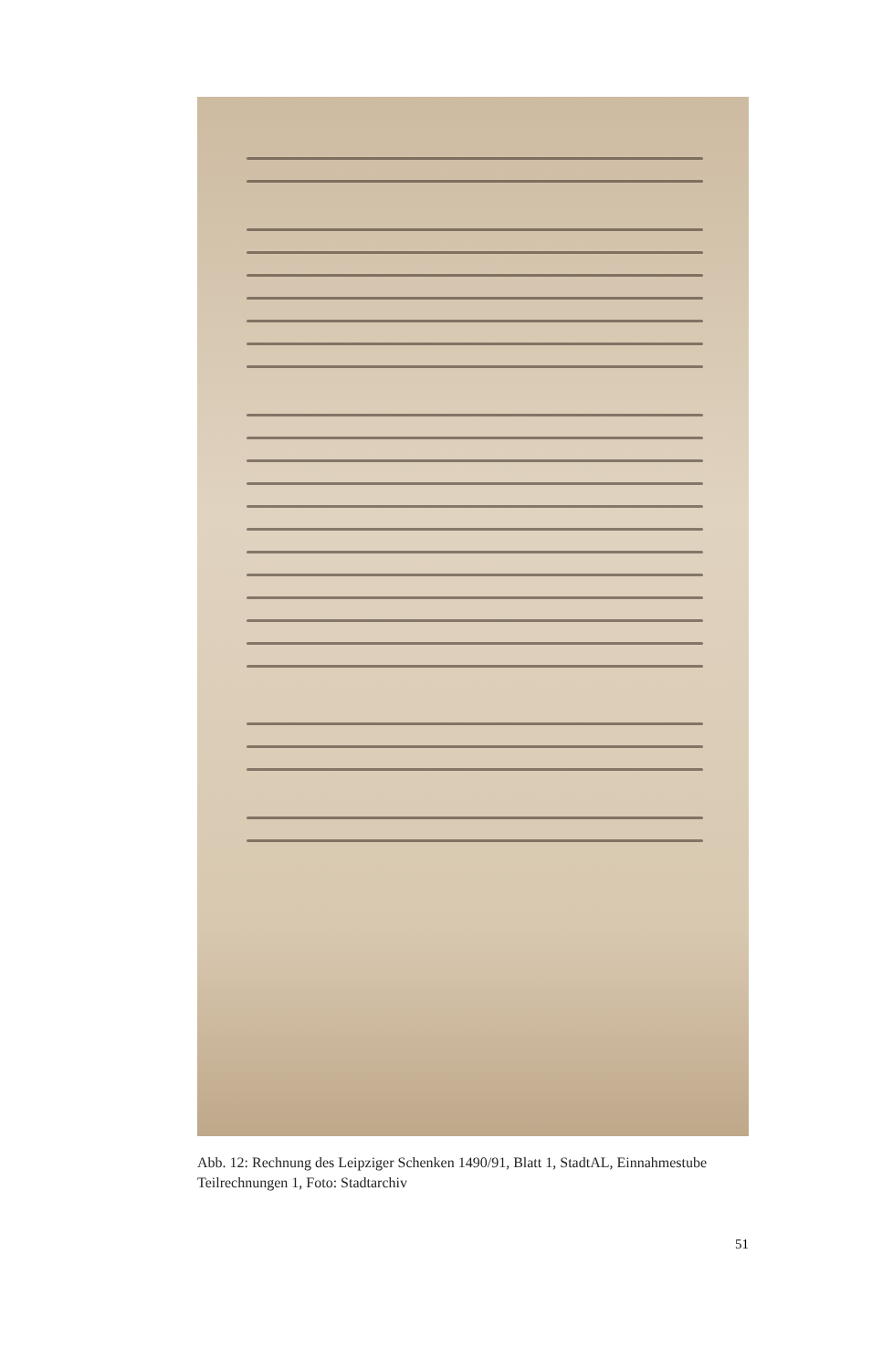Abb. 12: Rechnung des Leipziger Schenken 1490/91, Blatt 1, StadtAL, Einnahme­stube Teilrechnungen 1, Foto: Stadtarchiv
51